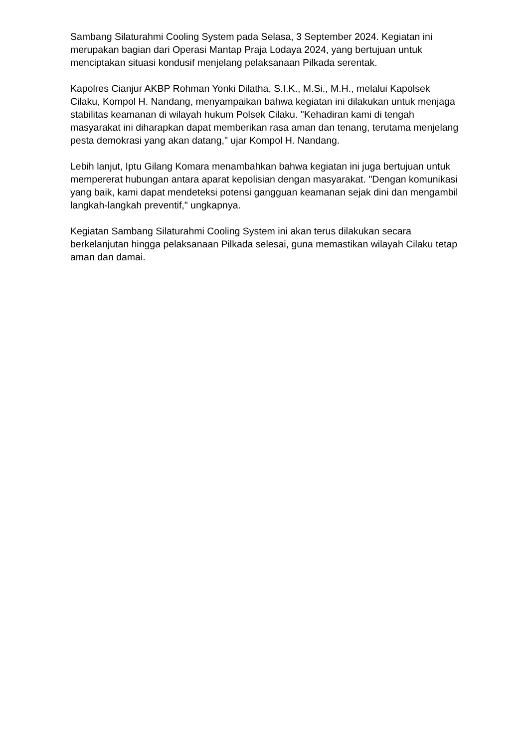Sambang Silaturahmi Cooling System pada Selasa, 3 September 2024. Kegiatan ini merupakan bagian dari Operasi Mantap Praja Lodaya 2024, yang bertujuan untuk menciptakan situasi kondusif menjelang pelaksanaan Pilkada serentak.
Kapolres Cianjur AKBP Rohman Yonki Dilatha, S.I.K., M.Si., M.H., melalui Kapolsek Cilaku, Kompol H. Nandang, menyampaikan bahwa kegiatan ini dilakukan untuk menjaga stabilitas keamanan di wilayah hukum Polsek Cilaku. "Kehadiran kami di tengah masyarakat ini diharapkan dapat memberikan rasa aman dan tenang, terutama menjelang pesta demokrasi yang akan datang," ujar Kompol H. Nandang.
Lebih lanjut, Iptu Gilang Komara menambahkan bahwa kegiatan ini juga bertujuan untuk mempererat hubungan antara aparat kepolisian dengan masyarakat. "Dengan komunikasi yang baik, kami dapat mendeteksi potensi gangguan keamanan sejak dini dan mengambil langkah-langkah preventif," ungkapnya.
Kegiatan Sambang Silaturahmi Cooling System ini akan terus dilakukan secara berkelanjutan hingga pelaksanaan Pilkada selesai, guna memastikan wilayah Cilaku tetap aman dan damai.